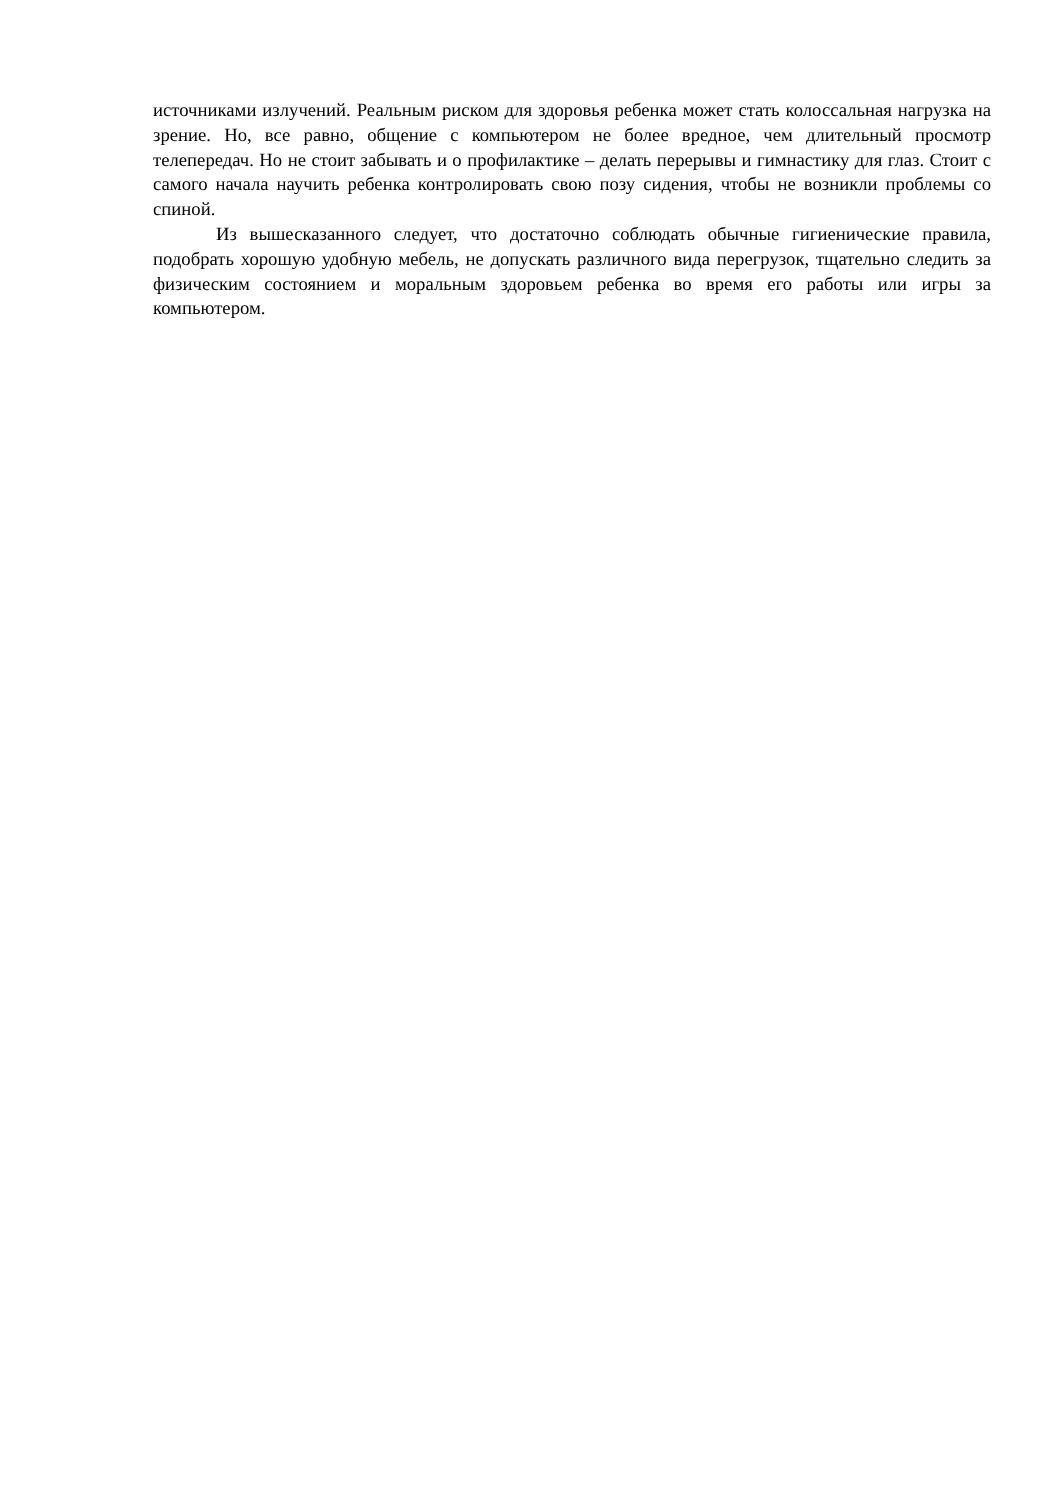источниками излучений. Реальным риском для здоровья ребенка может стать колоссальная нагрузка на зрение. Но, все равно, общение с компьютером не более вредное, чем длительный просмотр телепередач. Но не стоит забывать и о профилактике – делать перерывы и гимнастику для глаз. Стоит с самого начала научить ребенка контролировать свою позу сидения, чтобы не возникли проблемы со спиной.
Из вышесказанного следует, что достаточно соблюдать обычные гигиенические правила, подобрать хорошую удобную мебель, не допускать различного вида перегрузок, тщательно следить за физическим состоянием и моральным здоровьем ребенка во время его работы или игры за компьютером.